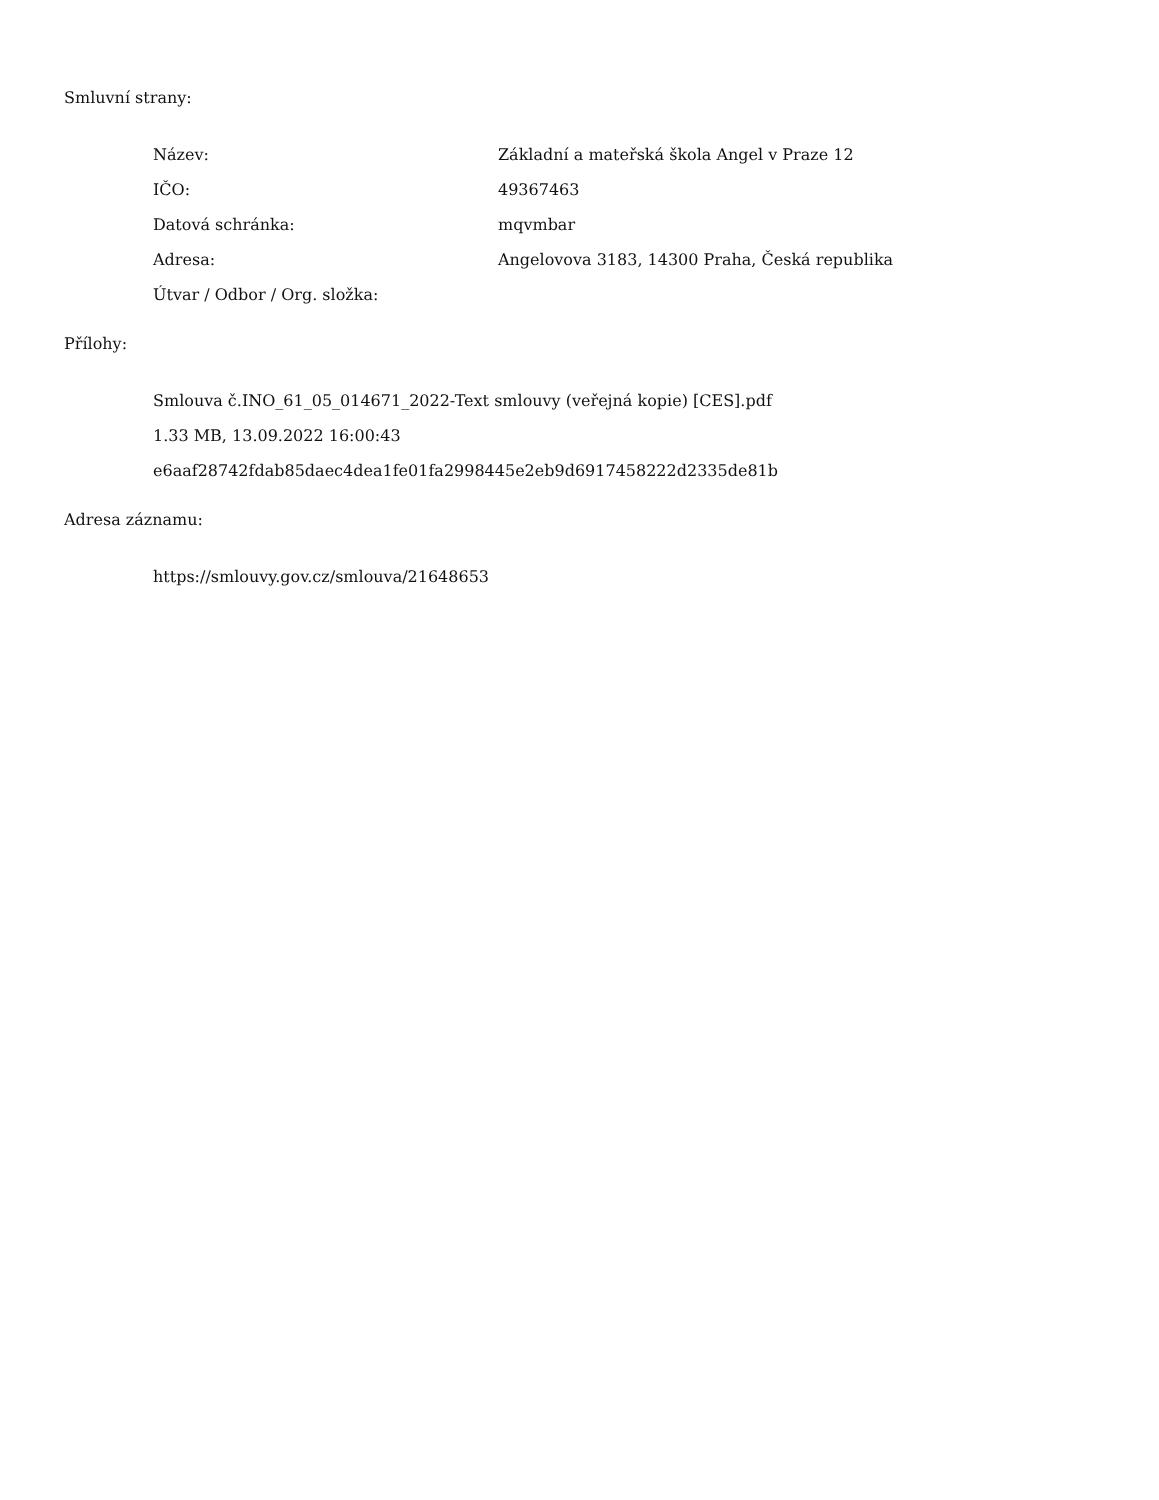Smluvní strany:
| Název: | Základní a mateřská škola Angel v Praze 12 |
| IČO: | 49367463 |
| Datová schránka: | mqvmbar |
| Adresa: | Angelovova 3183, 14300 Praha, Česká republika |
| Útvar / Odbor / Org. složka: | |
Přílohy:
Smlouva č.INO_61_05_014671_2022-Text smlouvy (veřejná kopie) [CES].pdf
1.33 MB, 13.09.2022 16:00:43
e6aaf28742fdab85daec4dea1fe01fa2998445e2eb9d6917458222d2335de81b
Adresa záznamu:
https://smlouvy.gov.cz/smlouva/21648653